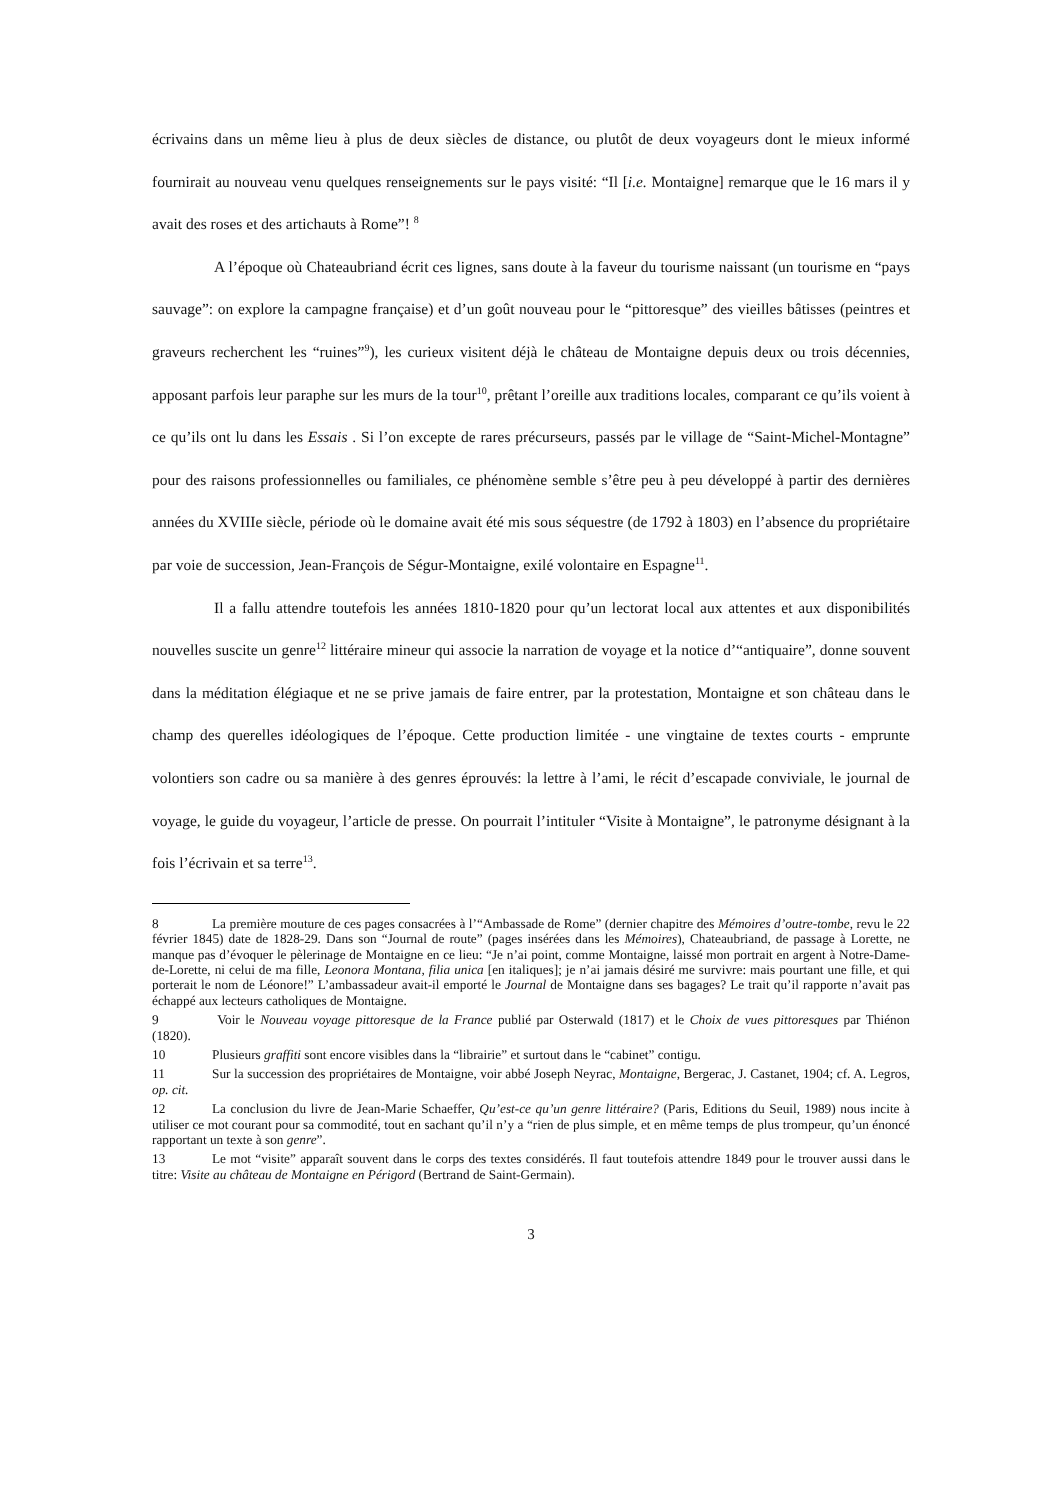écrivains dans un même lieu à plus de deux siècles de distance, ou plutôt de deux voyageurs dont le mieux informé fournirait au nouveau venu quelques renseignements sur le pays visité: “Il [i.e. Montaigne] remarque que le 16 mars il y avait des roses et des artichauts à Rome”! <sup>8</sup>
A l’époque où Chateaubriand écrit ces lignes, sans doute à la faveur du tourisme naissant (un tourisme en “pays sauvage”: on explore la campagne française) et d’un goût nouveau pour le “pittoresque” des vieilles bâtisses (peintres et graveurs recherchent les “ruines”<sup>9</sup>), les curieux visitent déjà le château de Montaigne depuis deux ou trois décennies, apposant parfois leur paraphe sur les murs de la tour<sup>10</sup>, prêtant l’oreille aux traditions locales, comparant ce qu’ils voient à ce qu’ils ont lu dans les Essais . Si l’on excepte de rares précurseurs, passés par le village de “Saint-Michel-Montagne” pour des raisons professionnelles ou familiales, ce phénomène semble s’être peu à peu développé à partir des dernières années du XVIIIe siècle, période où le domaine avait été mis sous séquestre (de 1792 à 1803) en l’absence du propriétaire par voie de succession, Jean-François de Ségur-Montaigne, exilé volontaire en Espagne<sup>11</sup>.
Il a fallu attendre toutefois les années 1810-1820 pour qu’un lectorat local aux attentes et aux disponibilités nouvelles suscite un genre<sup>12</sup> littéraire mineur qui associe la narration de voyage et la notice d’“antiquaire”, donne souvent dans la méditation élégiaque et ne se prive jamais de faire entrer, par la protestation, Montaigne et son château dans le champ des querelles idéologiques de l’époque. Cette production limitée - une vingtaine de textes courts - emprunte volontiers son cadre ou sa manière à des genres éprouvés: la lettre à l’ami, le récit d’escapade conviviale, le journal de voyage, le guide du voyageur, l’article de presse. On pourrait l’intituler “Visite à Montaigne”, le patronyme désignant à la fois l’écrivain et sa terre<sup>13</sup>.
8 La première mouture de ces pages consacrées à l’“Ambassade de Rome” (dernier chapitre des Mémoires d’outre-tombe, revu le 22 février 1845) date de 1828-29. Dans son “Journal de route” (pages insérées dans les Mémoires), Chateaubriand, de passage à Lorette, ne manque pas d’évoquer le pèlerinage de Montaigne en ce lieu: “Je n’ai point, comme Montaigne, laissé mon portrait en argent à Notre-Dame-de-Lorette, ni celui de ma fille, Leonora Montana, filia unica [en italiques]; je n’ai jamais désiré me survivre: mais pourtant une fille, et qui porterait le nom de Léonore!” L’ambassadeur avait-il emporté le Journal de Montaigne dans ses bagages? Le trait qu’il rapporte n’avait pas échappé aux lecteurs catholiques de Montaigne.
9 Voir le Nouveau voyage pittoresque de la France publié par Osterwald (1817) et le Choix de vues pittoresques par Thiénon (1820).
10 Plusieurs graffiti sont encore visibles dans la “librairie” et surtout dans le “cabinet” contigu.
11 Sur la succession des propriétaires de Montaigne, voir abbé Joseph Neyrac, Montaigne, Bergerac, J. Castanet, 1904; cf. A. Legros, op. cit.
12 La conclusion du livre de Jean-Marie Schaeffer, Qu’est-ce qu’un genre littéraire? (Paris, Editions du Seuil, 1989) nous incite à utiliser ce mot courant pour sa commodité, tout en sachant qu’il n’y a “rien de plus simple, et en même temps de plus trompeur, qu’un énoncé rapportant un texte à son genre”.
13 Le mot “visite” apparaît souvent dans le corps des textes considérés. Il faut toutefois attendre 1849 pour le trouver aussi dans le titre: Visite au château de Montaigne en Périgord (Bertrand de Saint-Germain).
3